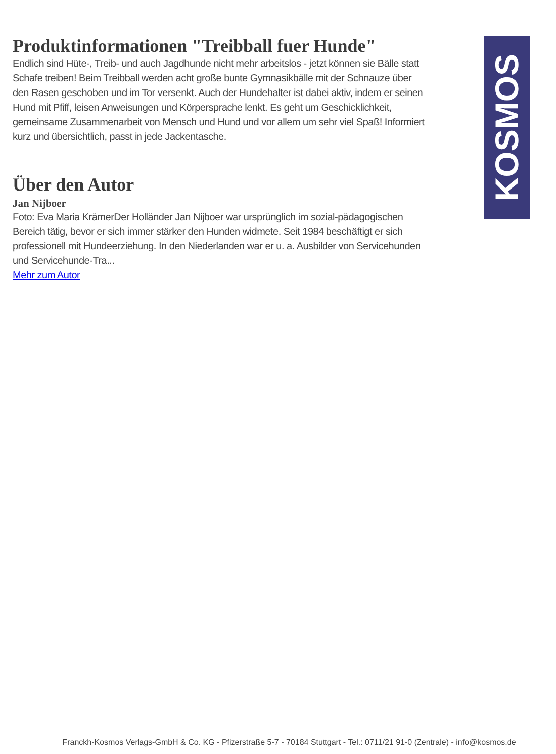Produktinformationen "Treibball fuer Hunde"
Endlich sind Hüte-, Treib- und auch Jagdhunde nicht mehr arbeitslos - jetzt können sie Bälle statt Schafe treiben! Beim Treibball werden acht große bunte Gymnasikbälle mit der Schnauze über den Rasen geschoben und im Tor versenkt. Auch der Hundehalter ist dabei aktiv, indem er seinen Hund mit Pfiff, leisen Anweisungen und Körpersprache lenkt. Es geht um Geschicklichkeit, gemeinsame Zusammenarbeit von Mensch und Hund und vor allem um sehr viel Spaß! Informiert kurz und übersichtlich, passt in jede Jackentasche.
Über den Autor
Jan Nijboer
Foto: Eva Maria KrämerDer Holländer Jan Nijboer war ursprünglich im sozial-pädagogischen Bereich tätig, bevor er sich immer stärker den Hunden widmete. Seit 1984 beschäftigt er sich professionell mit Hundeerziehung. In den Niederlanden war er u. a. Ausbilder von Servicehunden und Servicehunde-Tra...
Mehr zum Autor
KOSMOS
Franckh-Kosmos Verlags-GmbH & Co. KG - Pfizerstraße 5-7 - 70184 Stuttgart - Tel.: 0711/21 91-0 (Zentrale) - info@kosmos.de